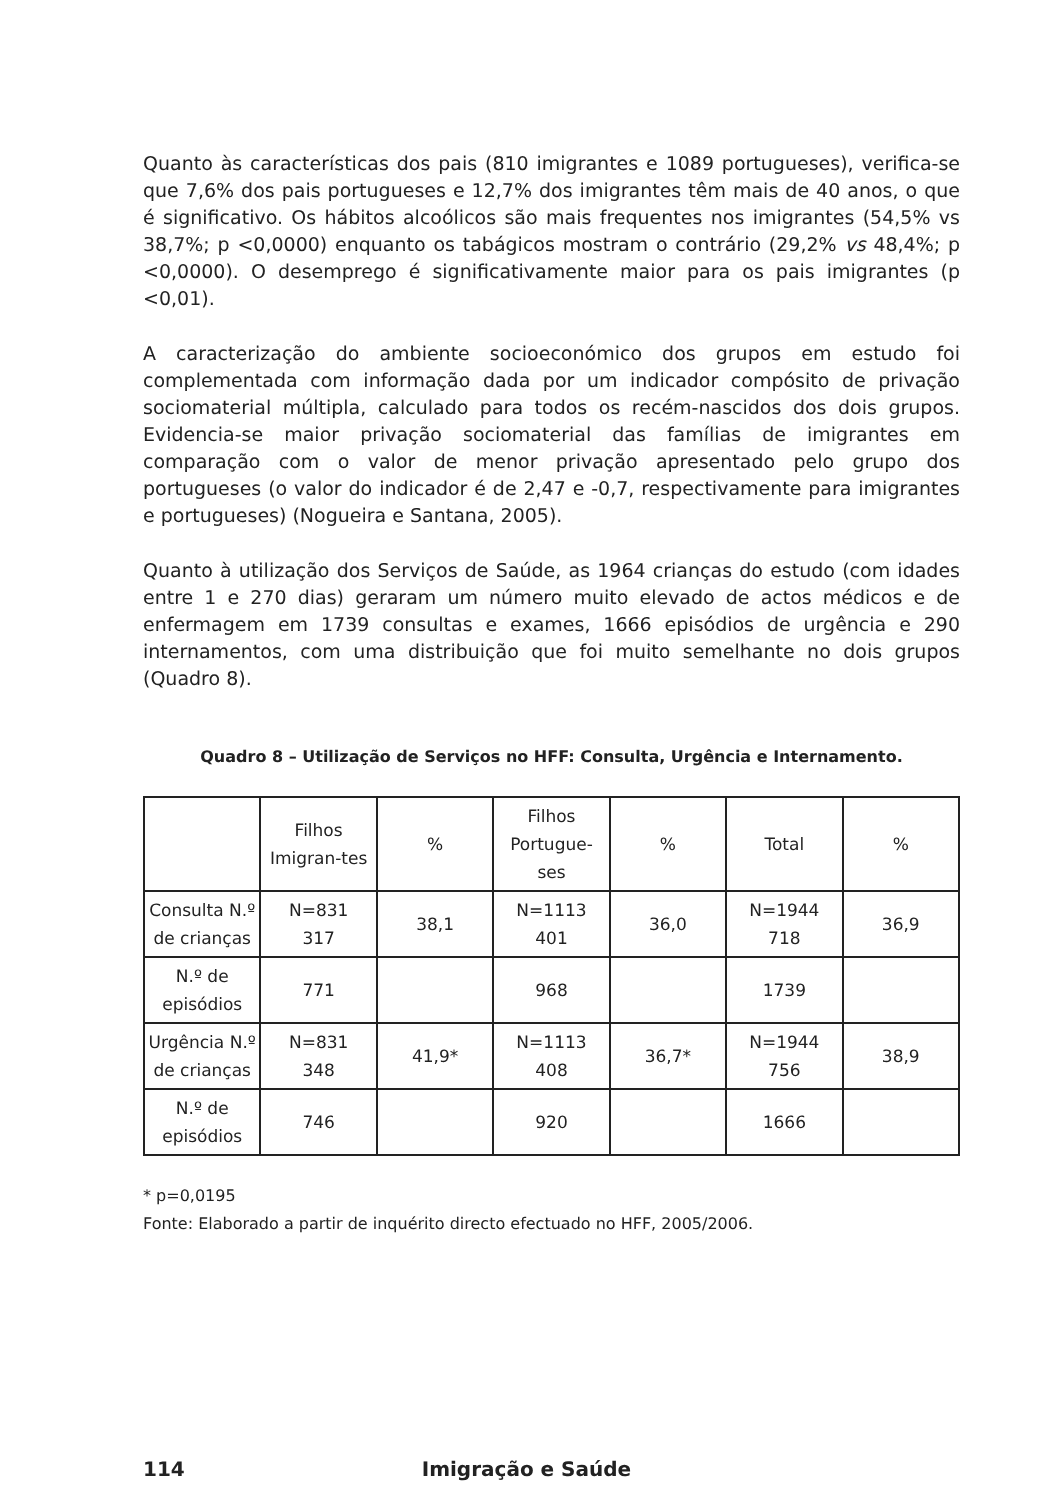Quanto às características dos pais (810 imigrantes e 1089 portugueses), verifica-se que 7,6% dos pais portugueses e 12,7% dos imigrantes têm mais de 40 anos, o que é significativo. Os hábitos alcoólicos são mais frequentes nos imigrantes (54,5% vs 38,7%; p <0,0000) enquanto os tabágicos mostram o contrário (29,2% vs 48,4%; p <0,0000). O desemprego é significativamente maior para os pais imigrantes (p <0,01).
A caracterização do ambiente socioeconómico dos grupos em estudo foi complementada com informação dada por um indicador compósito de privação sociomaterial múltipla, calculado para todos os recém-nascidos dos dois grupos. Evidencia-se maior privação sociomaterial das famílias de imigrantes em comparação com o valor de menor privação apresentado pelo grupo dos portugueses (o valor do indicador é de 2,47 e -0,7, respectivamente para imigrantes e portugueses) (Nogueira e Santana, 2005).
Quanto à utilização dos Serviços de Saúde, as 1964 crianças do estudo (com idades entre 1 e 270 dias) geraram um número muito elevado de actos médicos e de enfermagem em 1739 consultas e exames, 1666 episódios de urgência e 290 internamentos, com uma distribuição que foi muito semelhante no dois grupos (Quadro 8).
Quadro 8 – Utilização de Serviços no HFF: Consulta, Urgência e Internamento.
| | Filhos Imigran-tes | % | Filhos Portugue-ses | % | Total | % |
| --- | --- | --- | --- | --- | --- | --- |
| Consulta N.º de crianças | N=831 317 | 38,1 | N=1113 401 | 36,0 | N=1944 718 | 36,9 |
| N.º de episódios | 771 | | 968 | | 1739 | |
| Urgência N.º de crianças | N=831 348 | 41,9* | N=1113 408 | 36,7* | N=1944 756 | 38,9 |
| N.º de episódios | 746 | | 920 | | 1666 | |
* p=0,0195
Fonte: Elaborado a partir de inquérito directo efectuado no HFF, 2005/2006.
114 Imigração e Saúde